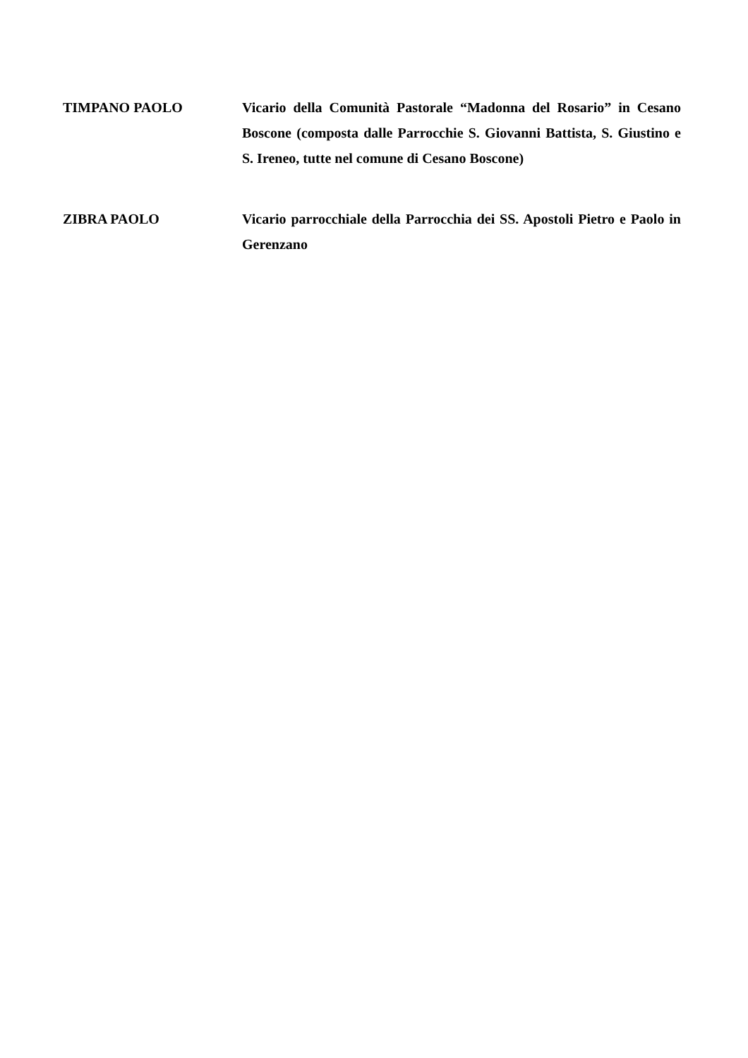TIMPANO PAOLO Vicario della Comunità Pastorale “Madonna del Rosario” in Cesano Boscone (composta dalle Parrocchie S. Giovanni Battista, S. Giustino e S. Ireneo, tutte nel comune di Cesano Boscone)
ZIBRA PAOLO Vicario parrocchiale della Parrocchia dei SS. Apostoli Pietro e Paolo in Gerenzano